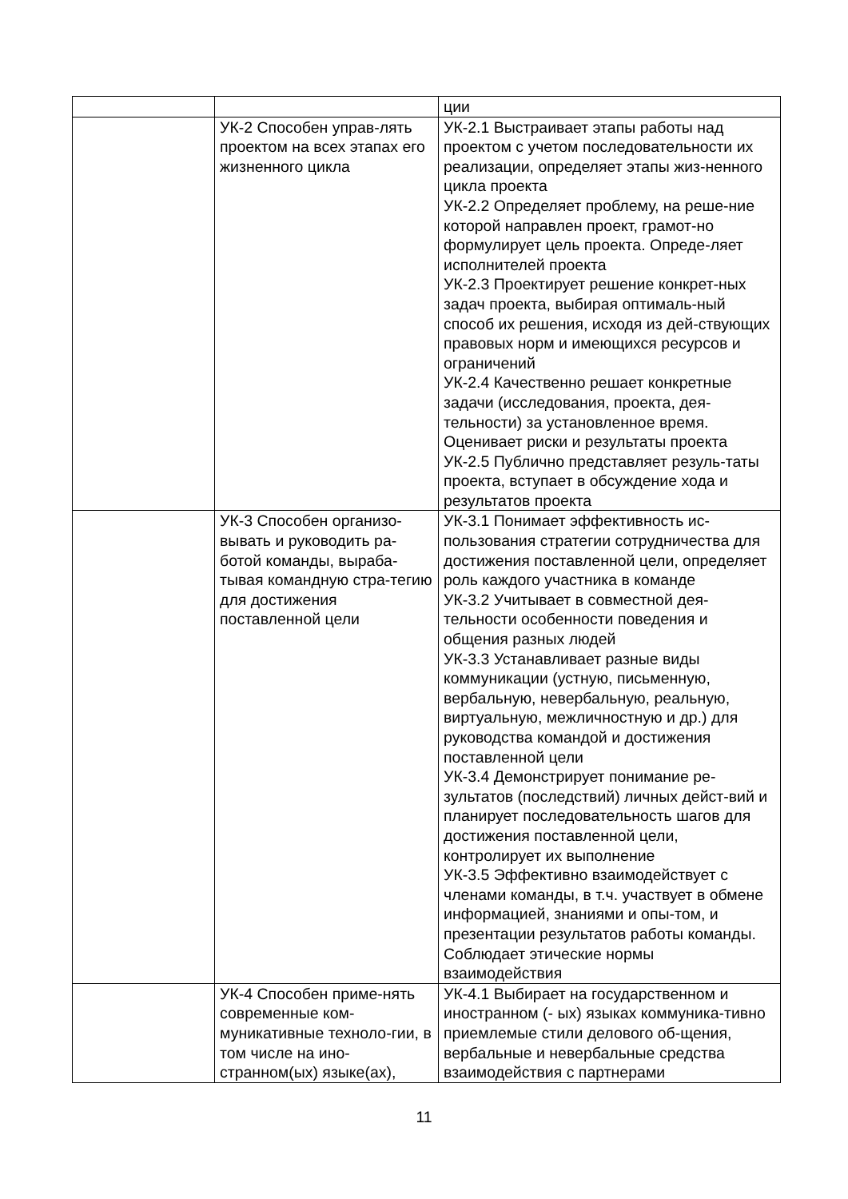| | | ции |
| | УК-2 Способен управ-лять проектом на всех этапах его жизненного цикла | УК-2.1 Выстраивает этапы работы над проектом с учетом последовательности их реализации, определяет этапы жиз-ненного цикла проекта УК-2.2 Определяет проблему, на реше-ние которой направлен проект, грамот-но формулирует цель проекта. Опреде-ляет исполнителей проекта УК-2.3 Проектирует решение конкрет-ных задач проекта, выбирая оптималь-ный способ их решения, исходя из дей-ствующих правовых норм и имеющихся ресурсов и ограничений УК-2.4 Качественно решает конкретные задачи (исследования, проекта, дея-тельности) за установленное время. Оценивает риски и результаты проекта УК-2.5 Публично представляет резуль-таты проекта, вступает в обсуждение хода и результатов проекта |
| | УК-3 Способен организо-вывать и руководить ра-ботой команды, выраба-тывая командную стра-тегию для достижения поставленной цели | УК-3.1 Понимает эффективность ис-пользования стратегии сотрудничества для достижения поставленной цели, определяет роль каждого участника в команде УК-3.2 Учитывает в совместной дея-тельности особенности поведения и общения разных людей УК-3.3 Устанавливает разные виды коммуникации (устную, письменную, вербальную, невербальную, реальную, виртуальную, межличностную и др.) для руководства командой и достижения поставленной цели УК-3.4 Демонстрирует понимание ре-зультатов (последствий) личных дейст-вий и планирует последовательность шагов для достижения поставленной цели, контролирует их выполнение УК-3.5 Эффективно взаимодействует с членами команды, в т.ч. участвует в обмене информацией, знаниями и опы-том, и презентации результатов работы команды. Соблюдает этические нормы взаимодействия |
| | УК-4 Способен приме-нять современные ком-муникативные техноло-гии, в том числе на ино-странном(ых) языке(ах), | УК-4.1 Выбирает на государственном и иностранном (- ых) языках коммуника-тивно приемлемые стили делового об-щения, вербальные и невербальные средства взаимодействия с партнерами |
11